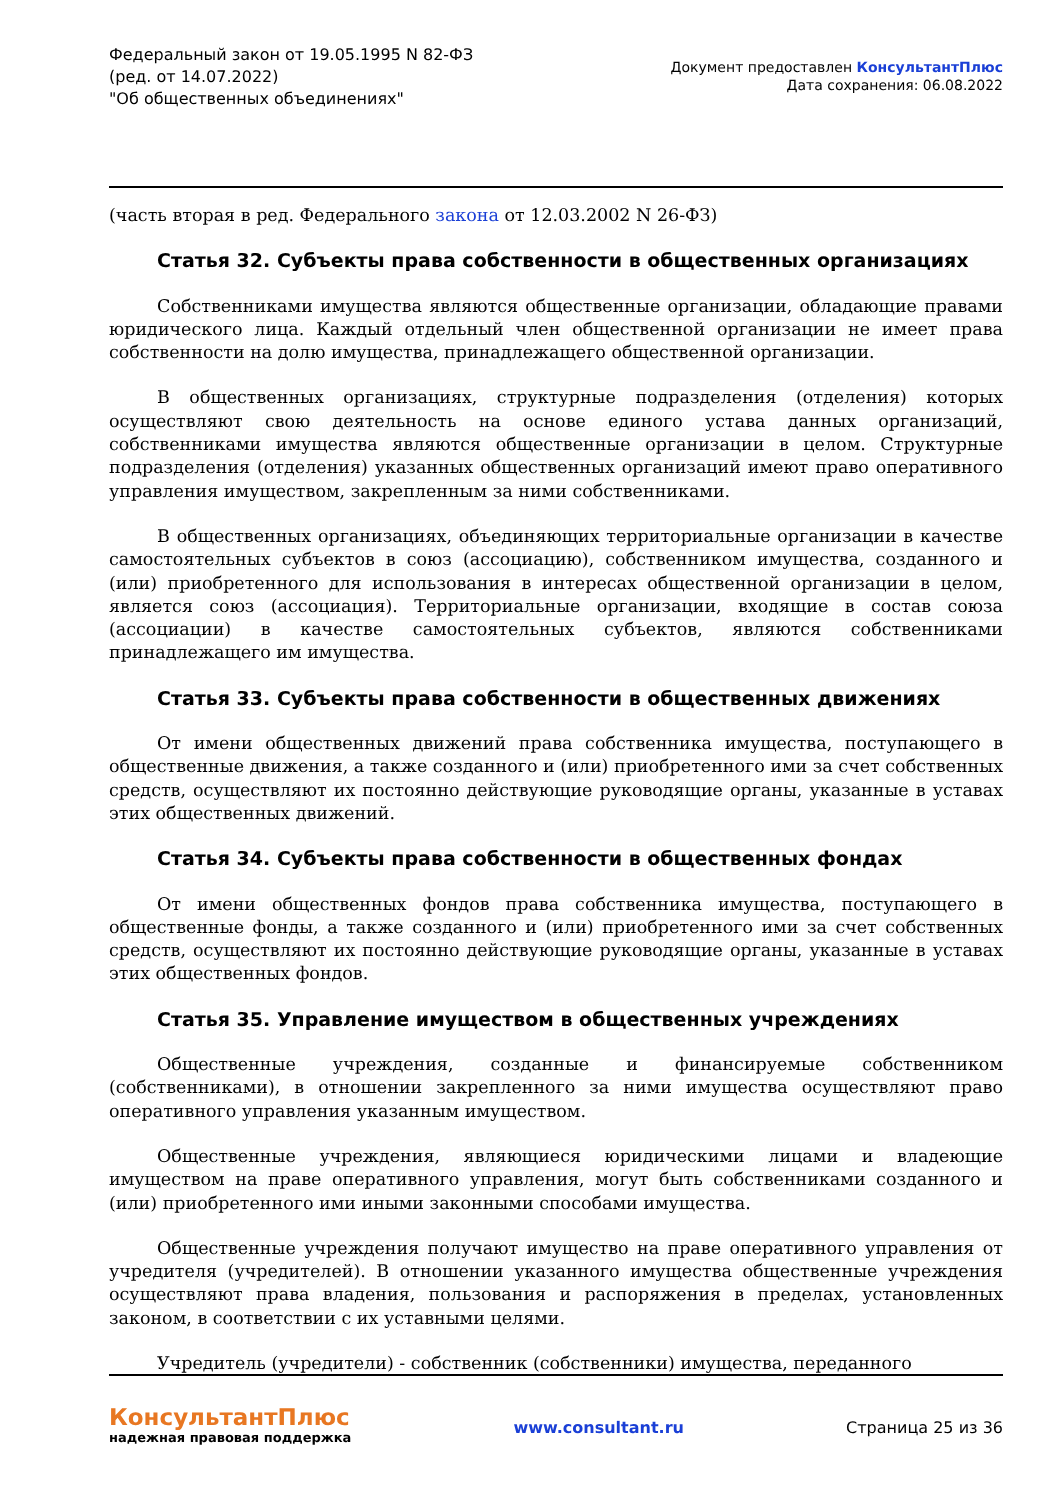Федеральный закон от 19.05.1995 N 82-ФЗ
(ред. от 14.07.2022)
"Об общественных объединениях"
Документ предоставлен КонсультантПлюс
Дата сохранения: 06.08.2022
(часть вторая в ред. Федерального закона от 12.03.2002 N 26-ФЗ)
Статья 32. Субъекты права собственности в общественных организациях
Собственниками имущества являются общественные организации, обладающие правами юридического лица. Каждый отдельный член общественной организации не имеет права собственности на долю имущества, принадлежащего общественной организации.
В общественных организациях, структурные подразделения (отделения) которых осуществляют свою деятельность на основе единого устава данных организаций, собственниками имущества являются общественные организации в целом. Структурные подразделения (отделения) указанных общественных организаций имеют право оперативного управления имуществом, закрепленным за ними собственниками.
В общественных организациях, объединяющих территориальные организации в качестве самостоятельных субъектов в союз (ассоциацию), собственником имущества, созданного и (или) приобретенного для использования в интересах общественной организации в целом, является союз (ассоциация). Территориальные организации, входящие в состав союза (ассоциации) в качестве самостоятельных субъектов, являются собственниками принадлежащего им имущества.
Статья 33. Субъекты права собственности в общественных движениях
От имени общественных движений права собственника имущества, поступающего в общественные движения, а также созданного и (или) приобретенного ими за счет собственных средств, осуществляют их постоянно действующие руководящие органы, указанные в уставах этих общественных движений.
Статья 34. Субъекты права собственности в общественных фондах
От имени общественных фондов права собственника имущества, поступающего в общественные фонды, а также созданного и (или) приобретенного ими за счет собственных средств, осуществляют их постоянно действующие руководящие органы, указанные в уставах этих общественных фондов.
Статья 35. Управление имуществом в общественных учреждениях
Общественные учреждения, созданные и финансируемые собственником (собственниками), в отношении закрепленного за ними имущества осуществляют право оперативного управления указанным имуществом.
Общественные учреждения, являющиеся юридическими лицами и владеющие имуществом на праве оперативного управления, могут быть собственниками созданного и (или) приобретенного ими иными законными способами имущества.
Общественные учреждения получают имущество на праве оперативного управления от учредителя (учредителей). В отношении указанного имущества общественные учреждения осуществляют права владения, пользования и распоряжения в пределах, установленных законом, в соответствии с их уставными целями.
Учредитель (учредители) - собственник (собственники) имущества, переданного
КонсультантПлюс
надежная правовая поддержка
www.consultant.ru Страница 25 из 36